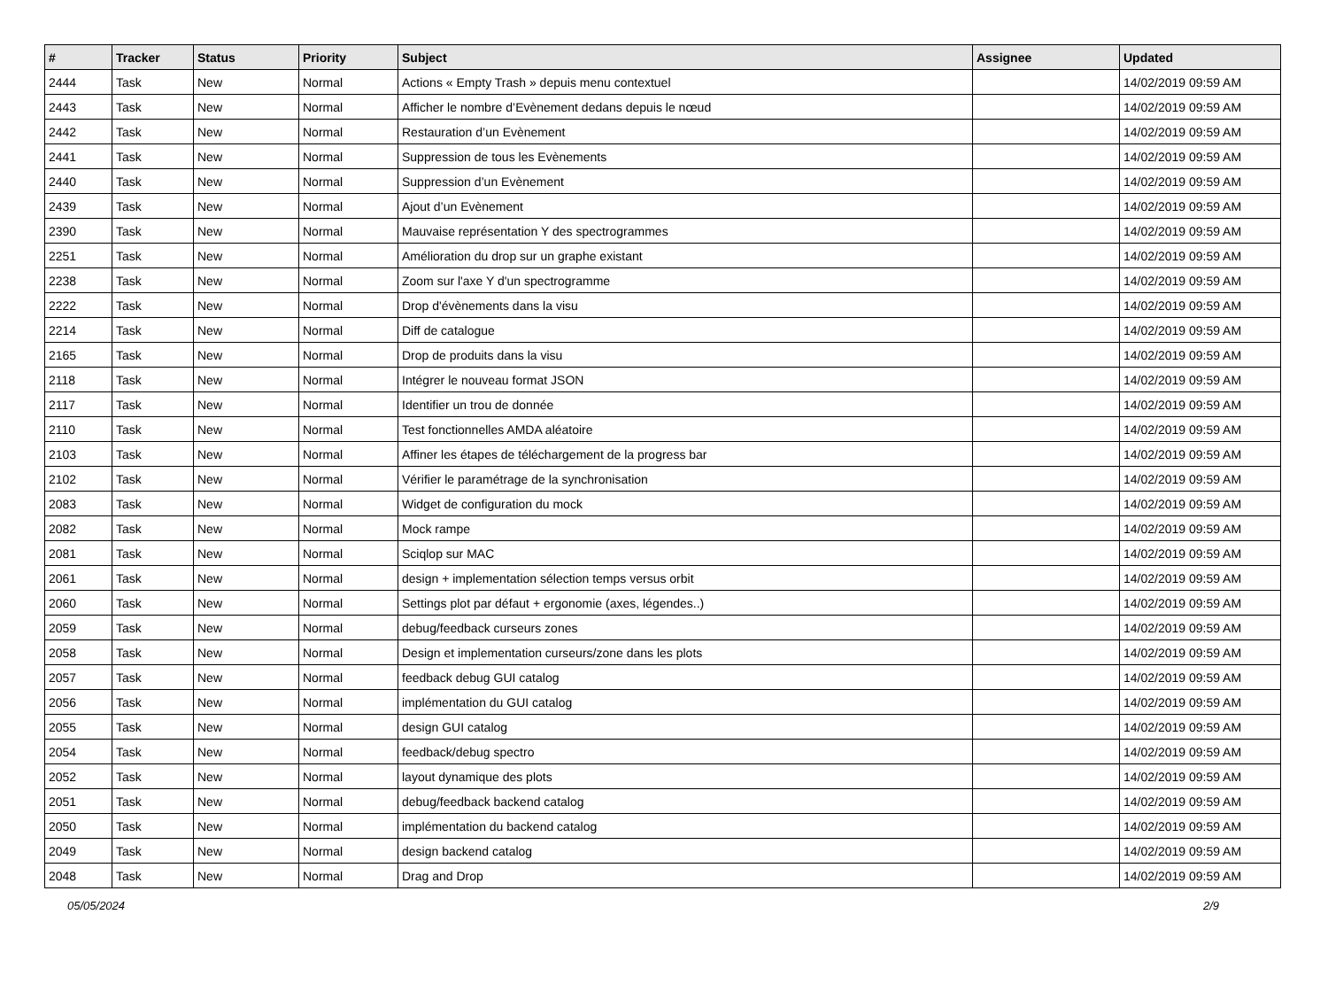| # | Tracker | Status | Priority | Subject | Assignee | Updated |
| --- | --- | --- | --- | --- | --- | --- |
| 2444 | Task | New | Normal | Actions « Empty Trash » depuis menu contextuel | | 14/02/2019 09:59 AM |
| 2443 | Task | New | Normal | Afficher le nombre d’Evènement dedans depuis le nœud | | 14/02/2019 09:59 AM |
| 2442 | Task | New | Normal | Restauration d’un Evènement | | 14/02/2019 09:59 AM |
| 2441 | Task | New | Normal | Suppression de tous les Evènements | | 14/02/2019 09:59 AM |
| 2440 | Task | New | Normal | Suppression d’un Evènement | | 14/02/2019 09:59 AM |
| 2439 | Task | New | Normal | Ajout d’un Evènement | | 14/02/2019 09:59 AM |
| 2390 | Task | New | Normal | Mauvaise représentation Y des spectrogrammes | | 14/02/2019 09:59 AM |
| 2251 | Task | New | Normal | Amélioration du drop sur un graphe existant | | 14/02/2019 09:59 AM |
| 2238 | Task | New | Normal | Zoom sur l'axe Y d'un spectrogramme | | 14/02/2019 09:59 AM |
| 2222 | Task | New | Normal | Drop d'évènements dans la visu | | 14/02/2019 09:59 AM |
| 2214 | Task | New | Normal | Diff de catalogue | | 14/02/2019 09:59 AM |
| 2165 | Task | New | Normal | Drop de produits dans la visu | | 14/02/2019 09:59 AM |
| 2118 | Task | New | Normal | Intégrer le nouveau format JSON | | 14/02/2019 09:59 AM |
| 2117 | Task | New | Normal | Identifier un trou de donnée | | 14/02/2019 09:59 AM |
| 2110 | Task | New | Normal | Test fonctionnelles AMDA aléatoire | | 14/02/2019 09:59 AM |
| 2103 | Task | New | Normal | Affiner les étapes de téléchargement de la progress bar | | 14/02/2019 09:59 AM |
| 2102 | Task | New | Normal | Vérifier le paramétrage de la synchronisation | | 14/02/2019 09:59 AM |
| 2083 | Task | New | Normal | Widget de configuration du mock | | 14/02/2019 09:59 AM |
| 2082 | Task | New | Normal | Mock rampe | | 14/02/2019 09:59 AM |
| 2081 | Task | New | Normal | Sciqlop sur MAC | | 14/02/2019 09:59 AM |
| 2061 | Task | New | Normal | design + implementation sélection temps versus orbit | | 14/02/2019 09:59 AM |
| 2060 | Task | New | Normal | Settings plot par défaut + ergonomie (axes, légendes..) | | 14/02/2019 09:59 AM |
| 2059 | Task | New | Normal | debug/feedback curseurs zones | | 14/02/2019 09:59 AM |
| 2058 | Task | New | Normal | Design et implementation curseurs/zone dans les plots | | 14/02/2019 09:59 AM |
| 2057 | Task | New | Normal | feedback debug GUI catalog | | 14/02/2019 09:59 AM |
| 2056 | Task | New | Normal | implémentation du GUI catalog | | 14/02/2019 09:59 AM |
| 2055 | Task | New | Normal | design GUI catalog | | 14/02/2019 09:59 AM |
| 2054 | Task | New | Normal | feedback/debug spectro | | 14/02/2019 09:59 AM |
| 2052 | Task | New | Normal | layout dynamique des plots | | 14/02/2019 09:59 AM |
| 2051 | Task | New | Normal | debug/feedback backend catalog | | 14/02/2019 09:59 AM |
| 2050 | Task | New | Normal | implémentation du backend catalog | | 14/02/2019 09:59 AM |
| 2049 | Task | New | Normal | design backend catalog | | 14/02/2019 09:59 AM |
| 2048 | Task | New | Normal | Drag and Drop | | 14/02/2019 09:59 AM |
05/05/2024 2/9